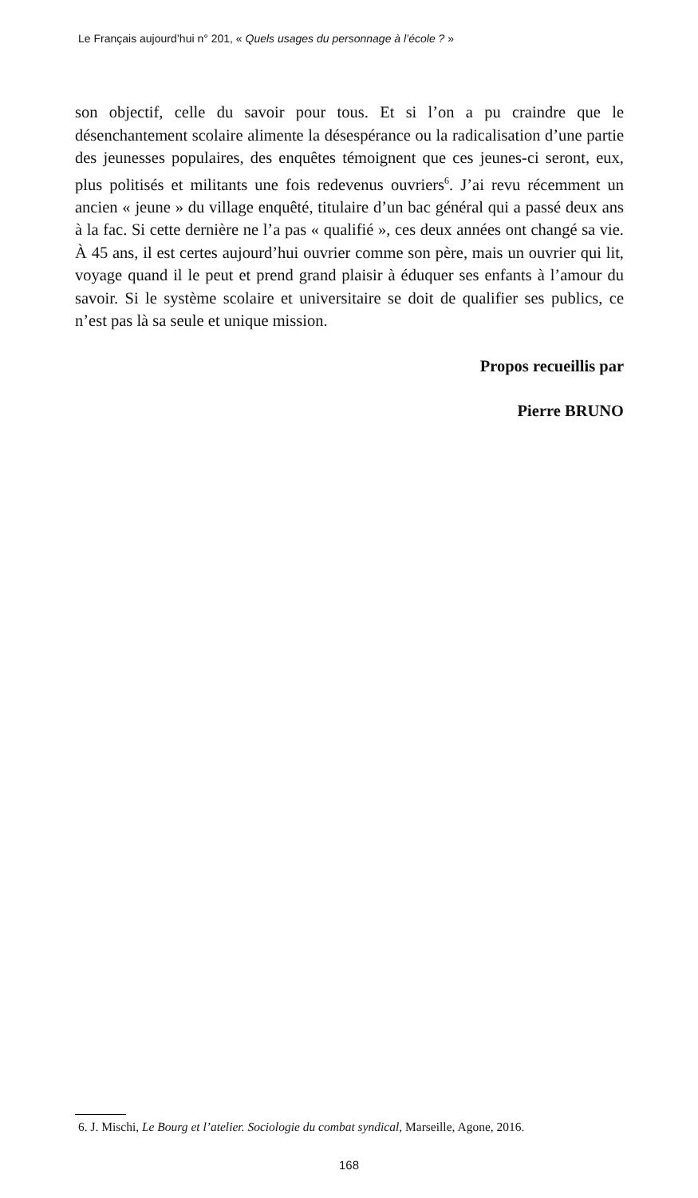Le Français aujourd’hui n° 201, « Quels usages du personnage à l’école ? »
son objectif, celle du savoir pour tous. Et si l’on a pu craindre que le désenchantement scolaire alimente la désespérance ou la radicalisation d’une partie des jeunesses populaires, des enquêtes témoignent que ces jeunes-ci seront, eux, plus politisés et militants une fois redevenus ouvriers<sup>6</sup>. J’ai revu récemment un ancien « jeune » du village enquêté, titulaire d’un bac général qui a passé deux ans à la fac. Si cette dernière ne l’a pas « qualifié », ces deux années ont changé sa vie. À 45 ans, il est certes aujourd’hui ouvrier comme son père, mais un ouvrier qui lit, voyage quand il le peut et prend grand plaisir à éduquer ses enfants à l’amour du savoir. Si le système scolaire et universitaire se doit de qualifier ses publics, ce n’est pas là sa seule et unique mission.
Propos recueillis par
Pierre BRUNO
6. J. Mischi, Le Bourg et l’atelier. Sociologie du combat syndical, Marseille, Agone, 2016.
168